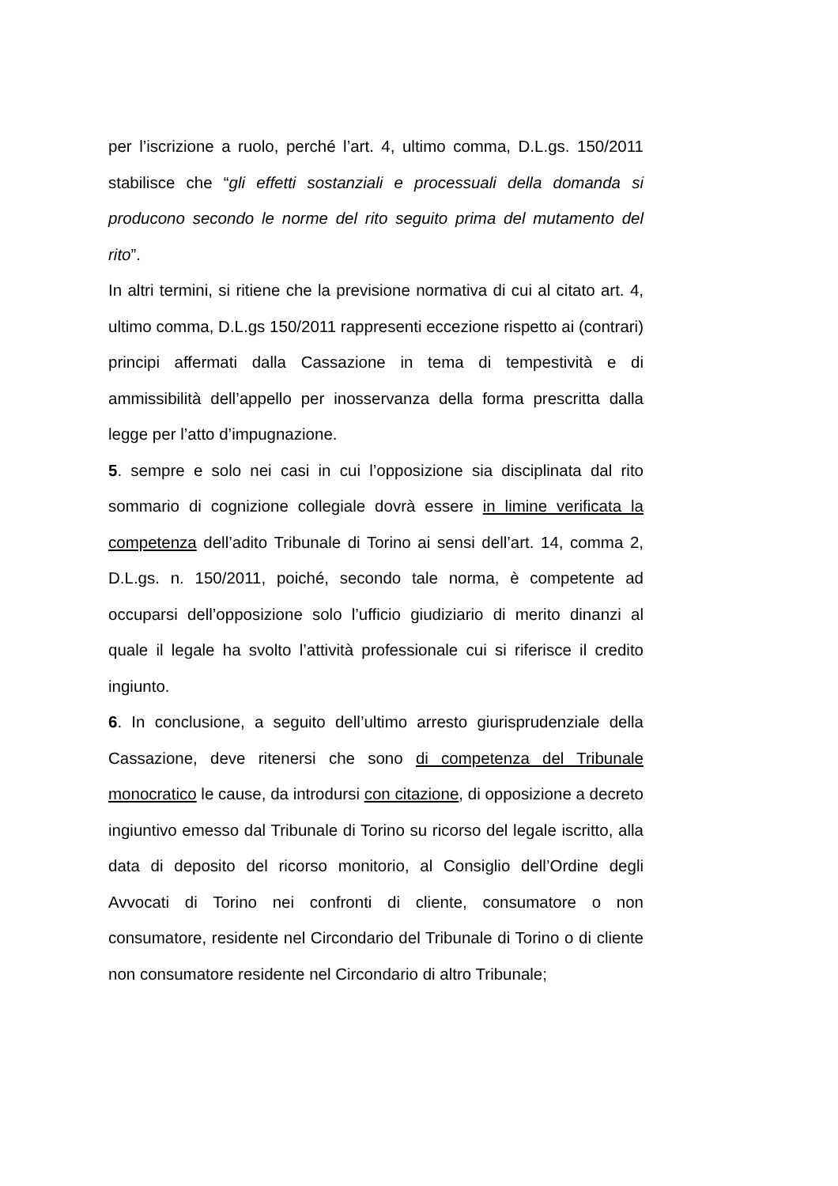per l’iscrizione a ruolo, perché l’art. 4, ultimo comma, D.L.gs. 150/2011 stabilisce che “gli effetti sostanziali e processuali della domanda si producono secondo le norme del rito seguito prima del mutamento del rito”.
In altri termini, si ritiene che la previsione normativa di cui al citato art. 4, ultimo comma, D.L.gs 150/2011 rappresenti eccezione rispetto ai (contrari) principi affermati dalla Cassazione in tema di tempestività e di ammissibilità dell’appello per inosservanza della forma prescritta dalla legge per l’atto d’impugnazione.
5. sempre e solo nei casi in cui l’opposizione sia disciplinata dal rito sommario di cognizione collegiale dovrà essere in limine verificata la competenza dell’adito Tribunale di Torino ai sensi dell’art. 14, comma 2, D.L.gs. n. 150/2011, poiché, secondo tale norma, è competente ad occuparsi dell’opposizione solo l’ufficio giudiziario di merito dinanzi al quale il legale ha svolto l’attività professionale cui si riferisce il credito ingiunto.
6. In conclusione, a seguito dell’ultimo arresto giurisprudenziale della Cassazione, deve ritenersi che sono di competenza del Tribunale monocratico le cause, da introdursi con citazione, di opposizione a decreto ingiuntivo emesso dal Tribunale di Torino su ricorso del legale iscritto, alla data di deposito del ricorso monitorio, al Consiglio dell’Ordine degli Avvocati di Torino nei confronti di cliente, consumatore o non consumatore, residente nel Circondario del Tribunale di Torino o di cliente non consumatore residente nel Circondario di altro Tribunale;